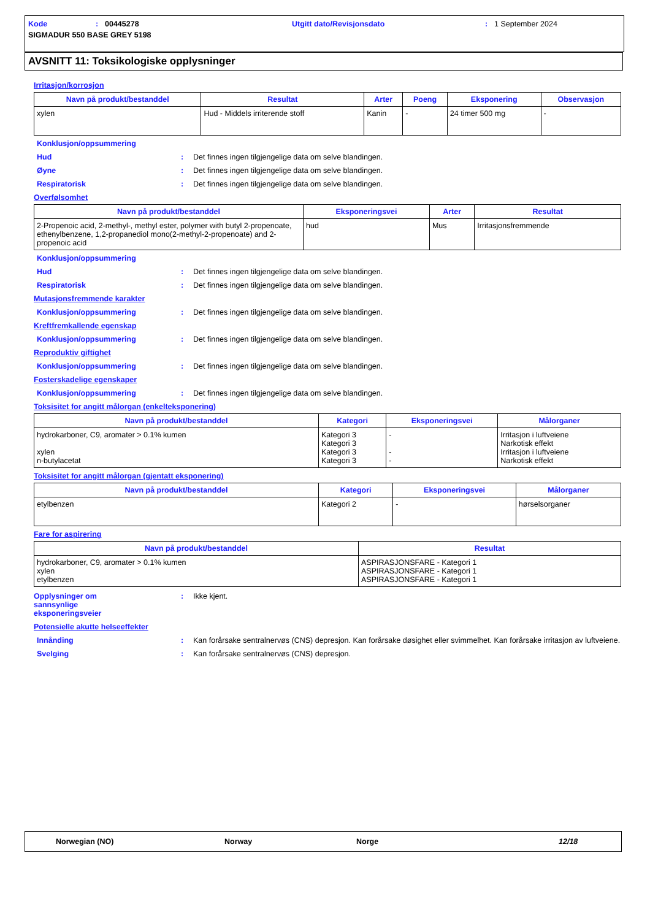Kode: 00445278 Utgitt dato/Revisjonsdato: 1 September 2024
SIGMADUR 550 BASE GREY 5198
AVSNITT 11: Toksikologiske opplysninger
Irritasjon/korrosjon
| Navn på produkt/bestanddel | Resultat | Arter | Poeng | Eksponering | Observasjon |
| --- | --- | --- | --- | --- | --- |
| xylen | Hud - Middels irriterende stoff | Kanin | - | 24 timer 500 mg | - |
Konklusjon/oppsummering
Hud: Det finnes ingen tilgjengelige data om selve blandingen.
Øyne: Det finnes ingen tilgjengelige data om selve blandingen.
Respiratorisk: Det finnes ingen tilgjengelige data om selve blandingen.
Overfølsomhet
| Navn på produkt/bestanddel | Eksponeringsvei | Arter | Resultat |
| --- | --- | --- | --- |
| 2-Propenoic acid, 2-methyl-, methyl ester, polymer with butyl 2-propenoate, ethenylbenzene, 1,2-propanediol mono(2-methyl-2-propenoate) and 2-propenoic acid | hud | Mus | Irritasjonsfremmende |
Konklusjon/oppsummering
Hud: Det finnes ingen tilgjengelige data om selve blandingen.
Respiratorisk: Det finnes ingen tilgjengelige data om selve blandingen.
Mutasjonsfremmende karakter
Konklusjon/oppsummering: Det finnes ingen tilgjengelige data om selve blandingen.
Kreftfremkallende egenskap
Konklusjon/oppsummering: Det finnes ingen tilgjengelige data om selve blandingen.
Reproduktiv giftighet
Konklusjon/oppsummering: Det finnes ingen tilgjengelige data om selve blandingen.
Fosterskadelige egenskaper
Konklusjon/oppsummering: Det finnes ingen tilgjengelige data om selve blandingen.
Toksisitet for angitt målorgan (enkelteksponering)
| Navn på produkt/bestanddel | Kategori | Eksponeringsvei | Målorganer |
| --- | --- | --- | --- |
| hydrokarboner, C9, aromater > 0.1% kumen xylen n-butylacetat | Kategori 3 Kategori 3 Kategori 3 Kategori 3 | - - - | Irritasjon i luftveiene Narkotisk effekt Irritasjon i luftveiene Narkotisk effekt |
Toksisitet for angitt målorgan (gjentatt eksponering)
| Navn på produkt/bestanddel | Kategori | Eksponeringsvei | Målorganer |
| --- | --- | --- | --- |
| etylbenzen | Kategori 2 | - | hørselsorganer |
Fare for aspirering
| Navn på produkt/bestanddel | Resultat |
| --- | --- |
| hydrokarboner, C9, aromater > 0.1% kumen xylen etylbenzen | ASPIRASJONSFARE - Kategori 1 ASPIRASJONSFARE - Kategori 1 ASPIRASJONSFARE - Kategori 1 |
Opplysninger om
sannsynlige
eksponeringsveier: Ikke kjent.
Potensielle akutte helseeffekter
Innånding: Kan forårsake sentralnervøs (CNS) depresjon. Kan forårsake døsighet eller svimmelhet. Kan forårsake irritasjon av luftveiene.
Svelging: Kan forårsake sentralnervøs (CNS) depresjon.
Norwegian (NO) Norway Norge 12/18